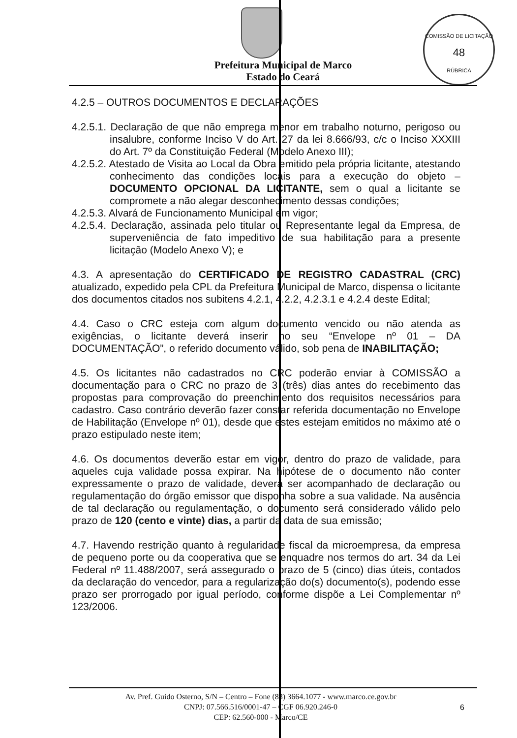COMISSÃO DE LICITAÇÃO
48
RÚBRICA
Prefeitura Municipal de Marco
Estado do Ceará
4.2.5 – OUTROS DOCUMENTOS E DECLARAÇÕES
4.2.5.1. Declaração de que não emprega menor em trabalho noturno, perigoso ou insalubre, conforme Inciso V do Art. 27 da lei 8.666/93, c/c o Inciso XXXIII do Art. 7º da Constituição Federal (Modelo Anexo III);
4.2.5.2. Atestado de Visita ao Local da Obra emitido pela própria licitante, atestando conhecimento das condições locais para a execução do objeto – DOCUMENTO OPCIONAL DA LICITANTE, sem o qual a licitante se compromete a não alegar desconhecimento dessas condições;
4.2.5.3. Alvará de Funcionamento Municipal em vigor;
4.2.5.4. Declaração, assinada pelo titular ou Representante legal da Empresa, de superveniência de fato impeditivo de sua habilitação para a presente licitação (Modelo Anexo V); e
4.3. A apresentação do CERTIFICADO DE REGISTRO CADASTRAL (CRC) atualizado, expedido pela CPL da Prefeitura Municipal de Marco, dispensa o licitante dos documentos citados nos subitens 4.2.1, 4.2.2, 4.2.3.1 e 4.2.4 deste Edital;
4.4. Caso o CRC esteja com algum documento vencido ou não atenda as exigências, o licitante deverá inserir no seu “Envelope nº 01 – DA DOCUMENTAÇÃO”, o referido documento válido, sob pena de INABILITAÇÃO;
4.5. Os licitantes não cadastrados no CRC poderão enviar à COMISSÃO a documentação para o CRC no prazo de 3 (três) dias antes do recebimento das propostas para comprovação do preenchimento dos requisitos necessários para cadastro. Caso contrário deverão fazer constar referida documentação no Envelope de Habilitação (Envelope nº 01), desde que estes estejam emitidos no máximo até o prazo estipulado neste item;
4.6. Os documentos deverão estar em vigor, dentro do prazo de validade, para aqueles cuja validade possa expirar. Na hipótese de o documento não conter expressamente o prazo de validade, deverá ser acompanhado de declaração ou regulamentação do órgão emissor que disponha sobre a sua validade. Na ausência de tal declaração ou regulamentação, o documento será considerado válido pelo prazo de 120 (cento e vinte) dias, a partir da data de sua emissão;
4.7. Havendo restrição quanto à regularidade fiscal da microempresa, da empresa de pequeno porte ou da cooperativa que se enquadre nos termos do art. 34 da Lei Federal nº 11.488/2007, será assegurado o prazo de 5 (cinco) dias úteis, contados da declaração do vencedor, para a regularização do(s) documento(s), podendo esse prazo ser prorrogado por igual período, conforme dispõe a Lei Complementar nº 123/2006.
Av. Pref. Guido Osterno, S/N – Centro – Fone (88) 3664.1077 - www.marco.ce.gov.br
CNPJ: 07.566.516/0001-47 – CGF 06.920.246-0
CEP: 62.560-000 - Marco/CE
6